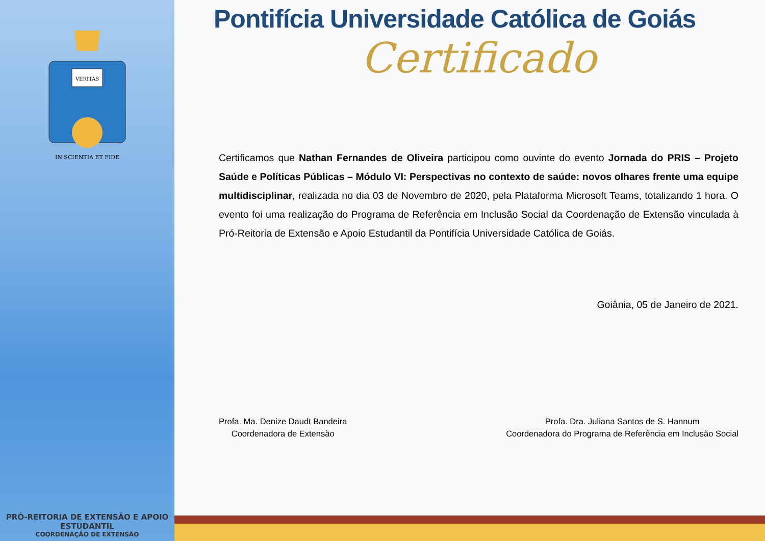VERITAS
IN SCIENTIA ET FIDE
PRÓ-REITORIA DE EXTENSÃO E APOIO ESTUDANTIL
COORDENAÇÃO DE EXTENSÃO
Pontifícia Universidade Católica de Goiás
Certificado
Certificamos que Nathan Fernandes de Oliveira participou como ouvinte do evento Jornada do PRIS – Projeto Saúde e Políticas Públicas – Módulo VI: Perspectivas no contexto de saúde: novos olhares frente uma equipe multidisciplinar, realizada no dia 03 de Novembro de 2020, pela Plataforma Microsoft Teams, totalizando 1 hora. O evento foi uma realização do Programa de Referência em Inclusão Social da Coordenação de Extensão vinculada à Pró-Reitoria de Extensão e Apoio Estudantil da Pontifícia Universidade Católica de Goiás.
Goiânia, 05 de Janeiro de 2021.
Profa. Ma. Denize Daudt Bandeira
Coordenadora de Extensão
Profa. Dra. Juliana Santos de S. Hannum
Coordenadora do Programa de Referência em Inclusão Social